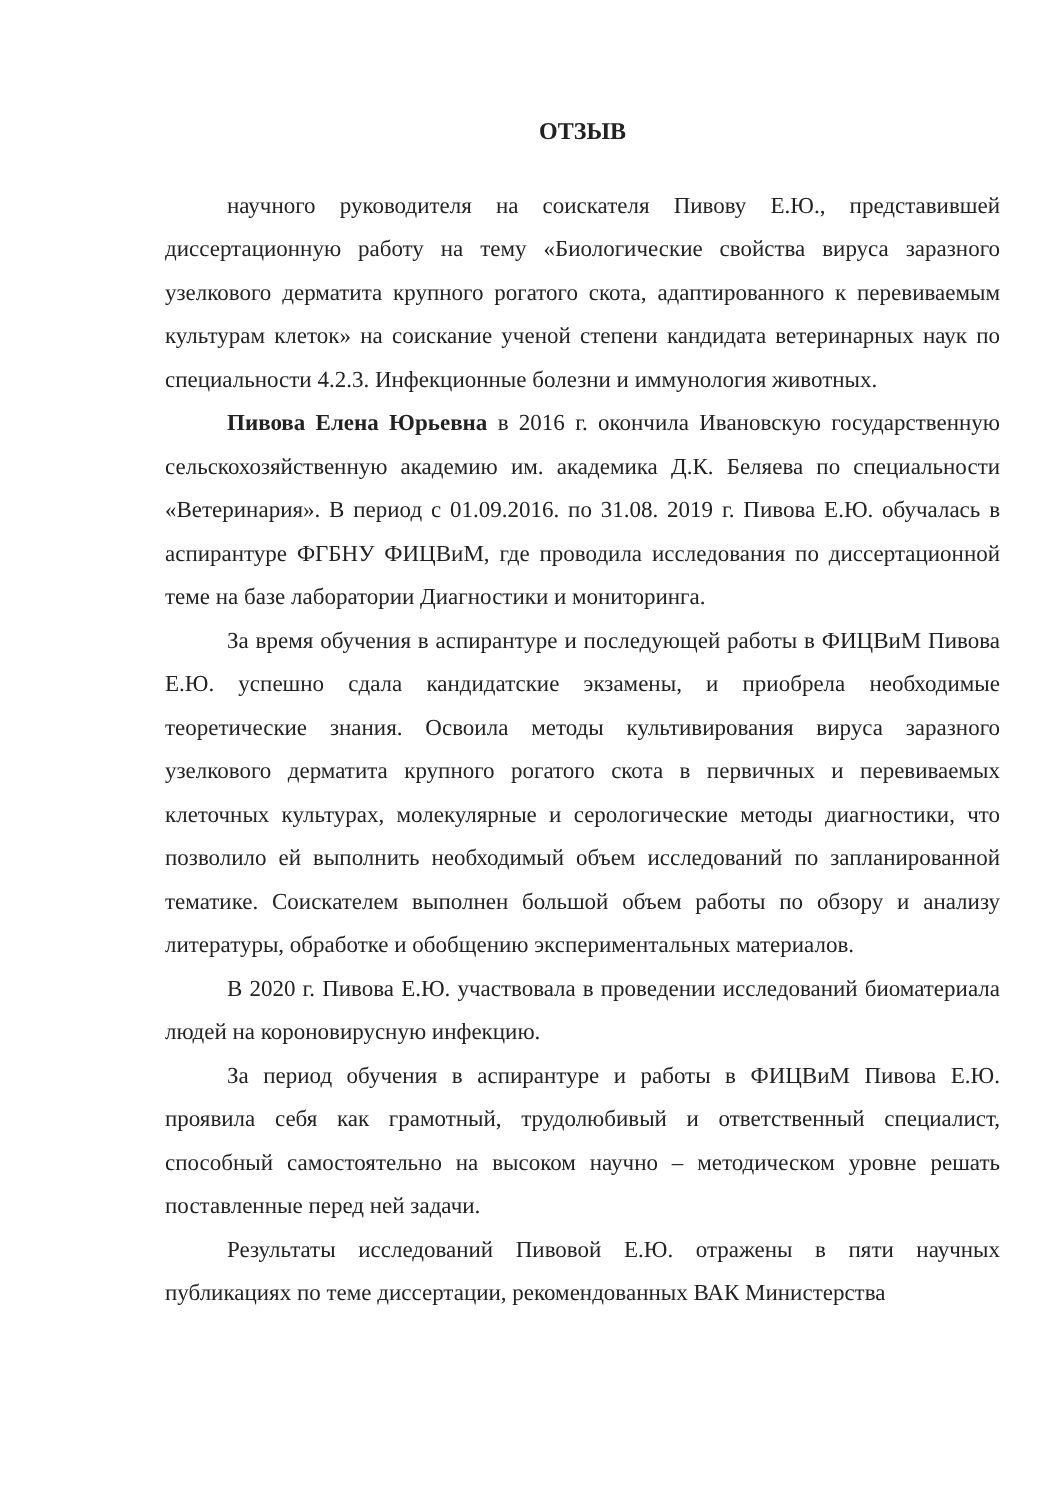ОТЗЫВ
научного руководителя на соискателя Пивову Е.Ю., представившей диссертационную работу на тему «Биологические свойства вируса заразного узелкового дерматита крупного рогатого скота, адаптированного к перевиваемым культурам клеток» на соискание ученой степени кандидата ветеринарных наук по специальности 4.2.3. Инфекционные болезни и иммунология животных.
Пивова Елена Юрьевна в 2016 г. окончила Ивановскую государственную сельскохозяйственную академию им. академика Д.К. Беляева по специальности «Ветеринария». В период с 01.09.2016. по 31.08. 2019 г. Пивова Е.Ю. обучалась в аспирантуре ФГБНУ ФИЦВиМ, где проводила исследования по диссертационной теме на базе лаборатории Диагностики и мониторинга.
За время обучения в аспирантуре и последующей работы в ФИЦВиМ Пивова Е.Ю. успешно сдала кандидатские экзамены, и приобрела необходимые теоретические знания. Освоила методы культивирования вируса заразного узелкового дерматита крупного рогатого скота в первичных и перевиваемых клеточных культурах, молекулярные и серологические методы диагностики, что позволило ей выполнить необходимый объем исследований по запланированной тематике. Соискателем выполнен большой объем работы по обзору и анализу литературы, обработке и обобщению экспериментальных материалов.
В 2020 г. Пивова Е.Ю. участвовала в проведении исследований биоматериала людей на короновирусную инфекцию.
За период обучения в аспирантуре и работы в ФИЦВиМ Пивова Е.Ю. проявила себя как грамотный, трудолюбивый и ответственный специалист, способный самостоятельно на высоком научно – методическом уровне решать поставленные перед ней задачи.
Результаты исследований Пивовой Е.Ю. отражены в пяти научных публикациях по теме диссертации, рекомендованных ВАК Министерства